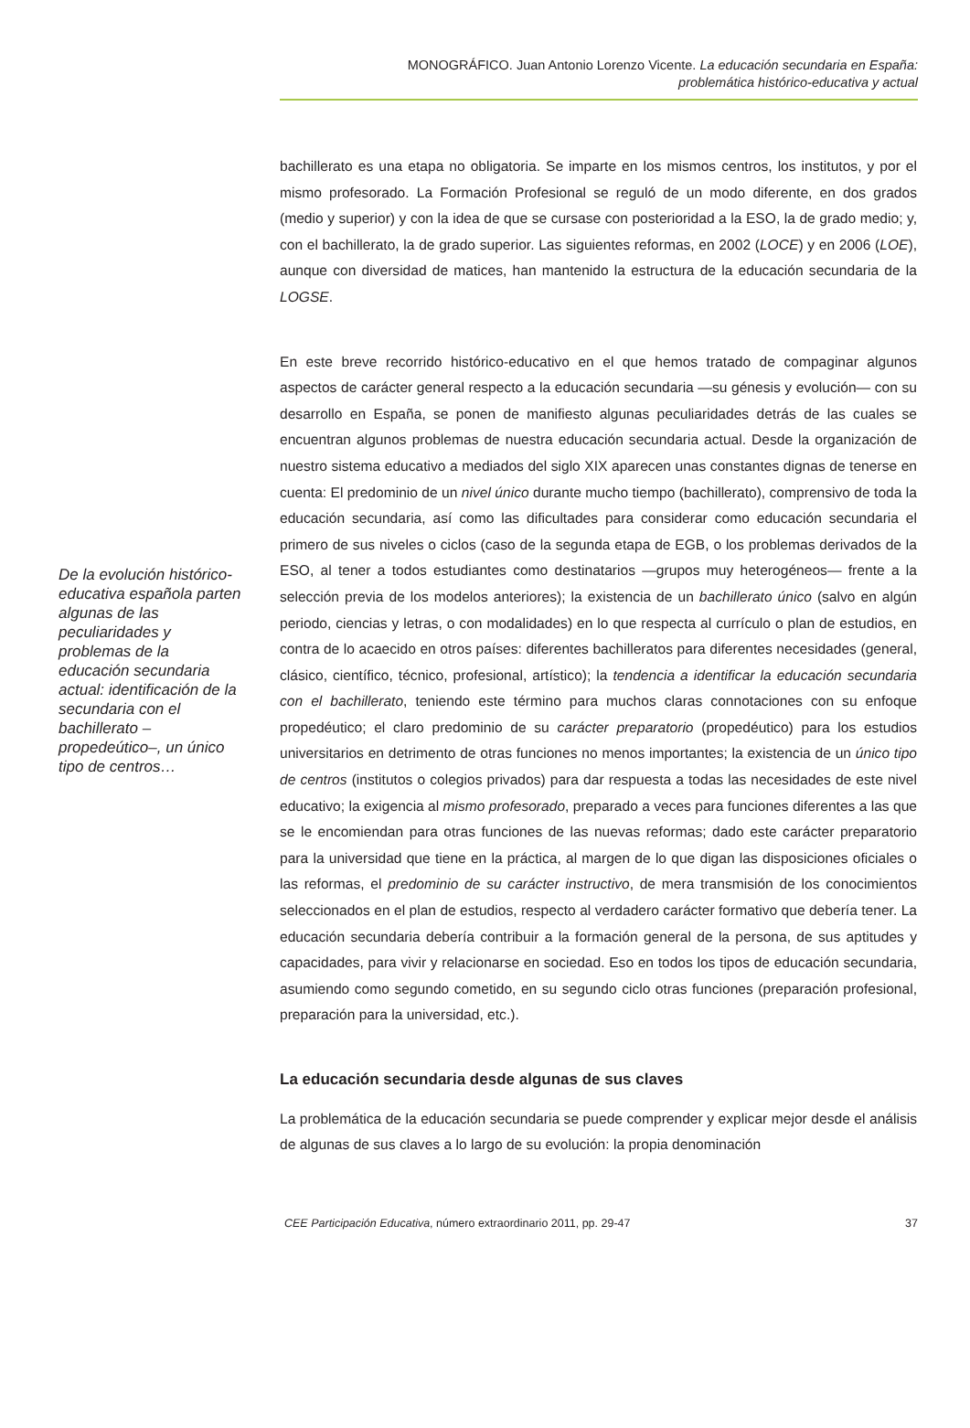MONOGRÁFICO. Juan Antonio Lorenzo Vicente. La educación secundaria en España:
problemática histórico-educativa y actual
De la evolución histórico-educativa española parten algunas de las peculiaridades y problemas de la educación secundaria actual: identificación de la secundaria con el bachillerato –propedeútico–, un único tipo de centros…
bachillerato es una etapa no obligatoria. Se imparte en los mismos centros, los institutos, y por el mismo profesorado. La Formación Profesional se reguló de un modo diferente, en dos grados (medio y superior) y con la idea de que se cursase con posterioridad a la ESO, la de grado medio; y, con el bachillerato, la de grado superior. Las siguientes reformas, en 2002 (LOCE) y en 2006 (LOE), aunque con diversidad de matices, han mantenido la estructura de la educación secundaria de la LOGSE.
En este breve recorrido histórico-educativo en el que hemos tratado de compaginar algunos aspectos de carácter general respecto a la educación secundaria —su génesis y evolución— con su desarrollo en España, se ponen de manifiesto algunas peculiaridades detrás de las cuales se encuentran algunos problemas de nuestra educación secundaria actual. Desde la organización de nuestro sistema educativo a mediados del siglo XIX aparecen unas constantes dignas de tenerse en cuenta: El predominio de un nivel único durante mucho tiempo (bachillerato), comprensivo de toda la educación secundaria, así como las dificultades para considerar como educación secundaria el primero de sus niveles o ciclos (caso de la segunda etapa de EGB, o los problemas derivados de la ESO, al tener a todos estudiantes como destinatarios —grupos muy heterogéneos— frente a la selección previa de los modelos anteriores); la existencia de un bachillerato único (salvo en algún periodo, ciencias y letras, o con modalidades) en lo que respecta al currículo o plan de estudios, en contra de lo acaecido en otros países: diferentes bachilleratos para diferentes necesidades (general, clásico, científico, técnico, profesional, artístico); la tendencia a identificar la educación secundaria con el bachillerato, teniendo este término para muchos claras connotaciones con su enfoque propedéutico; el claro predominio de su carácter preparatorio (propedéutico) para los estudios universitarios en detrimento de otras funciones no menos importantes; la existencia de un único tipo de centros (institutos o colegios privados) para dar respuesta a todas las necesidades de este nivel educativo; la exigencia al mismo profesorado, preparado a veces para funciones diferentes a las que se le encomiendan para otras funciones de las nuevas reformas; dado este carácter preparatorio para la universidad que tiene en la práctica, al margen de lo que digan las disposiciones oficiales o las reformas, el predominio de su carácter instructivo, de mera transmisión de los conocimientos seleccionados en el plan de estudios, respecto al verdadero carácter formativo que debería tener. La educación secundaria debería contribuir a la formación general de la persona, de sus aptitudes y capacidades, para vivir y relacionarse en sociedad. Eso en todos los tipos de educación secundaria, asumiendo como segundo cometido, en su segundo ciclo otras funciones (preparación profesional, preparación para la universidad, etc.).
La educación secundaria desde algunas de sus claves
La problemática de la educación secundaria se puede comprender y explicar mejor desde el análisis de algunas de sus claves a lo largo de su evolución: la propia denominación
CEE Participación Educativa, número extraordinario 2011, pp. 29-47 37